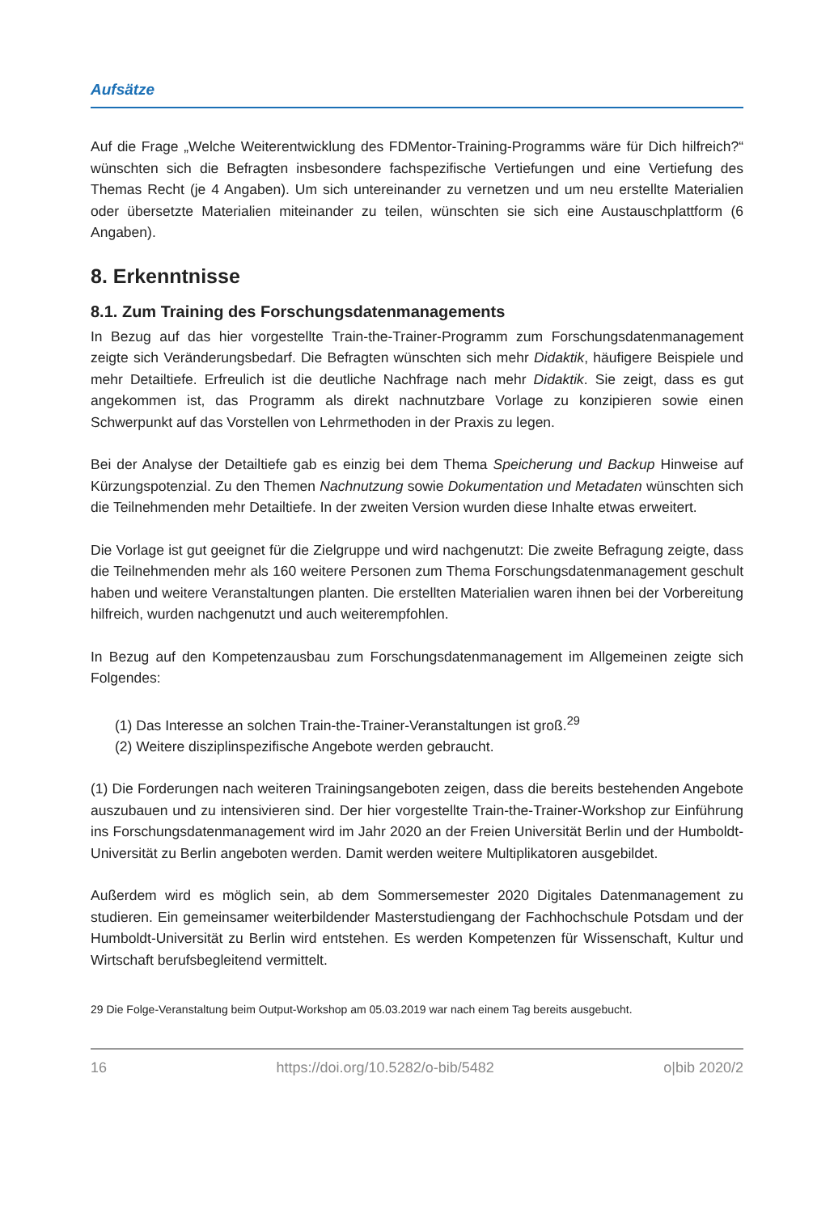Aufsätze
Auf die Frage „Welche Weiterentwicklung des FDMentor-Training-Programms wäre für Dich hilfreich?“ wünschten sich die Befragten insbesondere fachspezifische Vertiefungen und eine Vertiefung des Themas Recht (je 4 Angaben). Um sich untereinander zu vernetzen und um neu erstellte Materialien oder übersetzte Materialien miteinander zu teilen, wünschten sie sich eine Austauschplattform (6 Angaben).
8. Erkenntnisse
8.1. Zum Training des Forschungsdatenmanagements
In Bezug auf das hier vorgestellte Train-the-Trainer-Programm zum Forschungsdatenmanagement zeigte sich Veränderungsbedarf. Die Befragten wünschten sich mehr Didaktik, häufigere Beispiele und mehr Detailtiefe. Erfreulich ist die deutliche Nachfrage nach mehr Didaktik. Sie zeigt, dass es gut angekommen ist, das Programm als direkt nachnutzbare Vorlage zu konzipieren sowie einen Schwerpunkt auf das Vorstellen von Lehrmethoden in der Praxis zu legen.
Bei der Analyse der Detailtiefe gab es einzig bei dem Thema Speicherung und Backup Hinweise auf Kürzungspotenzial. Zu den Themen Nachnutzung sowie Dokumentation und Metadaten wünschten sich die Teilnehmenden mehr Detailtiefe. In der zweiten Version wurden diese Inhalte etwas erweitert.
Die Vorlage ist gut geeignet für die Zielgruppe und wird nachgenutzt: Die zweite Befragung zeigte, dass die Teilnehmenden mehr als 160 weitere Personen zum Thema Forschungsdatenmanagement geschult haben und weitere Veranstaltungen planten. Die erstellten Materialien waren ihnen bei der Vorbereitung hilfreich, wurden nachgenutzt und auch weiterempfohlen.
In Bezug auf den Kompetenzausbau zum Forschungsdatenmanagement im Allgemeinen zeigte sich Folgendes:
(1) Das Interesse an solchen Train-the-Trainer-Veranstaltungen ist groß.<sup>29</sup>
(2) Weitere disziplinspezifische Angebote werden gebraucht.
(1) Die Forderungen nach weiteren Trainingsangeboten zeigen, dass die bereits bestehenden Angebote auszubauen und zu intensivieren sind. Der hier vorgestellte Train-the-Trainer-Workshop zur Einführung ins Forschungsdatenmanagement wird im Jahr 2020 an der Freien Universität Berlin und der Humboldt-Universität zu Berlin angeboten werden. Damit werden weitere Multiplikatoren ausgebildet.
Außerdem wird es möglich sein, ab dem Sommersemester 2020 Digitales Datenmanagement zu studieren. Ein gemeinsamer weiterbildender Masterstudiengang der Fachhochschule Potsdam und der Humboldt-Universität zu Berlin wird entstehen. Es werden Kompetenzen für Wissenschaft, Kultur und Wirtschaft berufsbegleitend vermittelt.
29 Die Folge-Veranstaltung beim Output-Workshop am 05.03.2019 war nach einem Tag bereits ausgebucht.
16 https://doi.org/10.5282/o-bib/5482 o|bib 2020/2